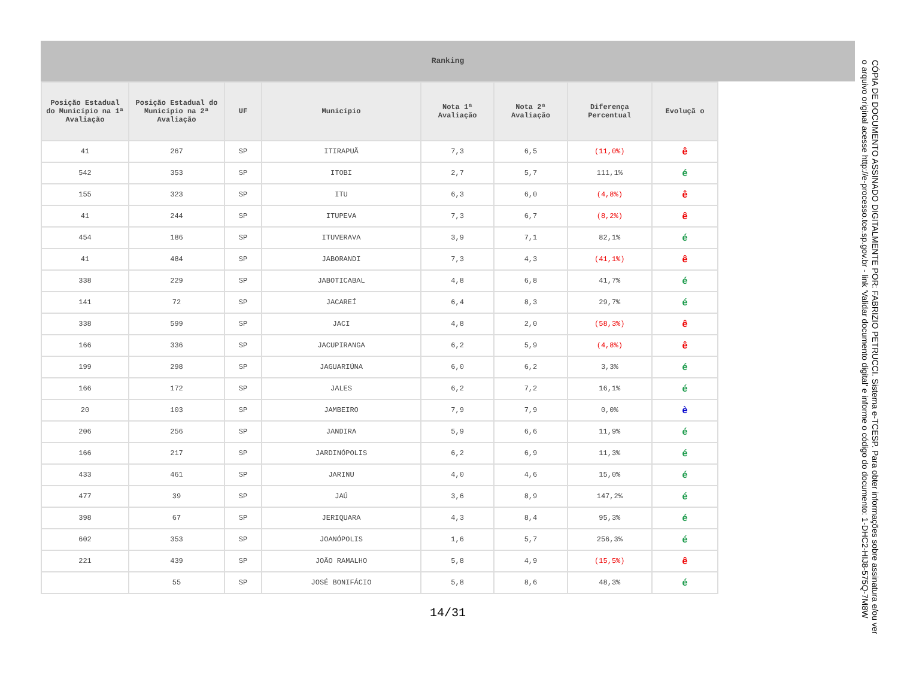Ranking
| Posição Estadual do Município na 1ª Avaliação | Posição Estadual do Município na 2ª Avaliação | UF | Município | Nota 1ª Avaliação | Nota 2ª Avaliação | Diferença Percentual | Evoluçã o |
| --- | --- | --- | --- | --- | --- | --- | --- |
| 41 | 267 | SP | ITIRAPUÃ | 7,3 | 6,5 | (11,0%) | ê |
| 542 | 353 | SP | ITOBI | 2,7 | 5,7 | 111,1% | é |
| 155 | 323 | SP | ITU | 6,3 | 6,0 | (4,8%) | ê |
| 41 | 244 | SP | ITUPEVA | 7,3 | 6,7 | (8,2%) | ê |
| 454 | 186 | SP | ITUVERAVA | 3,9 | 7,1 | 82,1% | é |
| 41 | 484 | SP | JABORANDI | 7,3 | 4,3 | (41,1%) | ê |
| 338 | 229 | SP | JABOTICABAL | 4,8 | 6,8 | 41,7% | é |
| 141 | 72 | SP | JACAREÍ | 6,4 | 8,3 | 29,7% | é |
| 338 | 599 | SP | JACI | 4,8 | 2,0 | (58,3%) | ê |
| 166 | 336 | SP | JACUPIRANGA | 6,2 | 5,9 | (4,8%) | ê |
| 199 | 298 | SP | JAGUARIÚNA | 6,0 | 6,2 | 3,3% | é |
| 166 | 172 | SP | JALES | 6,2 | 7,2 | 16,1% | é |
| 20 | 103 | SP | JAMBEIRO | 7,9 | 7,9 | 0,0% | è |
| 206 | 256 | SP | JANDIRA | 5,9 | 6,6 | 11,9% | é |
| 166 | 217 | SP | JARDINÓPOLIS | 6,2 | 6,9 | 11,3% | é |
| 433 | 461 | SP | JARINU | 4,0 | 4,6 | 15,0% | é |
| 477 | 39 | SP | JAÚ | 3,6 | 8,9 | 147,2% | é |
| 398 | 67 | SP | JERIQUARA | 4,3 | 8,4 | 95,3% | é |
| 602 | 353 | SP | JOANÓPOLIS | 1,6 | 5,7 | 256,3% | é |
| 221 | 439 | SP | JOÃO RAMALHO | 5,8 | 4,9 | (15,5%) | ê |
| | 55 | SP | JOSÉ BONIFÁCIO | 5,8 | 8,6 | 48,3% | é |
14/31
CÓPIA DE DOCUMENTO ASSINADO DIGITALMENTE POR: FABRIZIO PETRUCCI. Sistema e-TCESP. Para obter informações sobre assinatura e/ou ver o arquivo original acesse http://e-processo.tce.sp.gov.br - link 'Validar documento digital' e informe o código do documento: 1-DHC2-HIJ8-575Q-7M8W